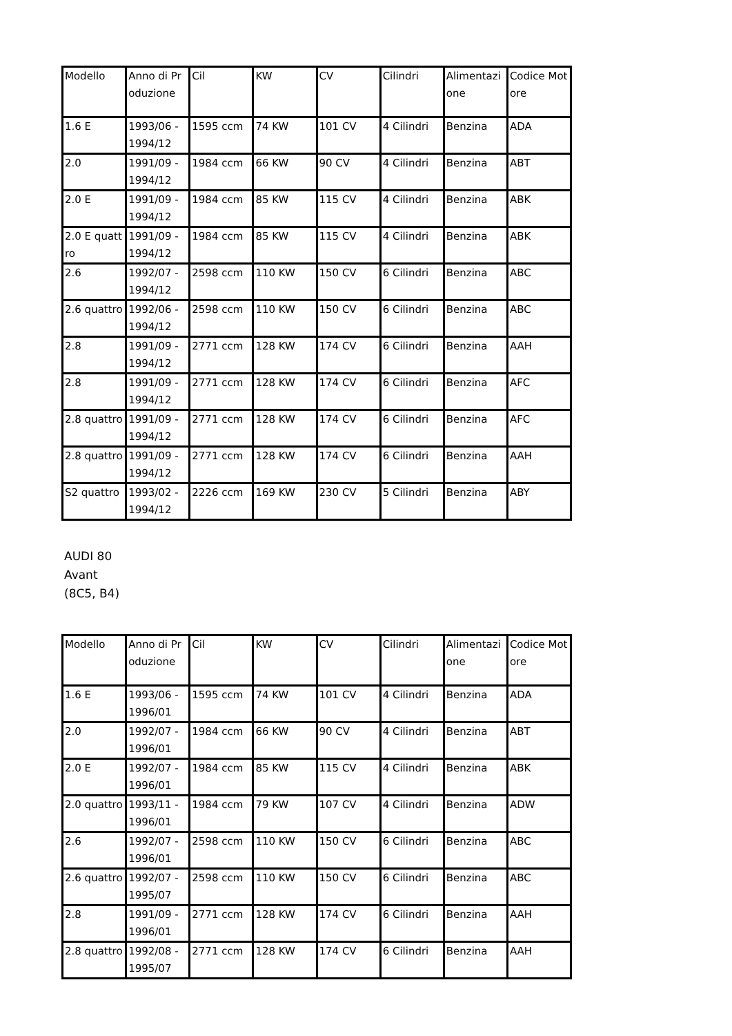| Modello | Anno di Produzione | Cil | KW | CV | Cilindri | Alimentazione | Codice Motore |
| --- | --- | --- | --- | --- | --- | --- | --- |
| 1.6 E | 1993/06 - 1994/12 | 1595 ccm | 74 KW | 101 CV | 4 Cilindri | Benzina | ADA |
| 2.0 | 1991/09 - 1994/12 | 1984 ccm | 66 KW | 90 CV | 4 Cilindri | Benzina | ABT |
| 2.0 E | 1991/09 - 1994/12 | 1984 ccm | 85 KW | 115 CV | 4 Cilindri | Benzina | ABK |
| 2.0 E quattro | 1991/09 - 1994/12 | 1984 ccm | 85 KW | 115 CV | 4 Cilindri | Benzina | ABK |
| 2.6 | 1992/07 - 1994/12 | 2598 ccm | 110 KW | 150 CV | 6 Cilindri | Benzina | ABC |
| 2.6 quattro | 1992/06 - 1994/12 | 2598 ccm | 110 KW | 150 CV | 6 Cilindri | Benzina | ABC |
| 2.8 | 1991/09 - 1994/12 | 2771 ccm | 128 KW | 174 CV | 6 Cilindri | Benzina | AAH |
| 2.8 | 1991/09 - 1994/12 | 2771 ccm | 128 KW | 174 CV | 6 Cilindri | Benzina | AFC |
| 2.8 quattro | 1991/09 - 1994/12 | 2771 ccm | 128 KW | 174 CV | 6 Cilindri | Benzina | AFC |
| 2.8 quattro | 1991/09 - 1994/12 | 2771 ccm | 128 KW | 174 CV | 6 Cilindri | Benzina | AAH |
| S2 quattro | 1993/02 - 1994/12 | 2226 ccm | 169 KW | 230 CV | 5 Cilindri | Benzina | ABY |
AUDI 80
Avant
(8C5, B4)
| Modello | Anno di Produzione | Cil | KW | CV | Cilindri | Alimentazione | Codice Motore |
| --- | --- | --- | --- | --- | --- | --- | --- |
| 1.6 E | 1993/06 - 1996/01 | 1595 ccm | 74 KW | 101 CV | 4 Cilindri | Benzina | ADA |
| 2.0 | 1992/07 - 1996/01 | 1984 ccm | 66 KW | 90 CV | 4 Cilindri | Benzina | ABT |
| 2.0 E | 1992/07 - 1996/01 | 1984 ccm | 85 KW | 115 CV | 4 Cilindri | Benzina | ABK |
| 2.0 quattro | 1993/11 - 1996/01 | 1984 ccm | 79 KW | 107 CV | 4 Cilindri | Benzina | ADW |
| 2.6 | 1992/07 - 1996/01 | 2598 ccm | 110 KW | 150 CV | 6 Cilindri | Benzina | ABC |
| 2.6 quattro | 1992/07 - 1995/07 | 2598 ccm | 110 KW | 150 CV | 6 Cilindri | Benzina | ABC |
| 2.8 | 1991/09 - 1996/01 | 2771 ccm | 128 KW | 174 CV | 6 Cilindri | Benzina | AAH |
| 2.8 quattro | 1992/08 - 1995/07 | 2771 ccm | 128 KW | 174 CV | 6 Cilindri | Benzina | AAH |